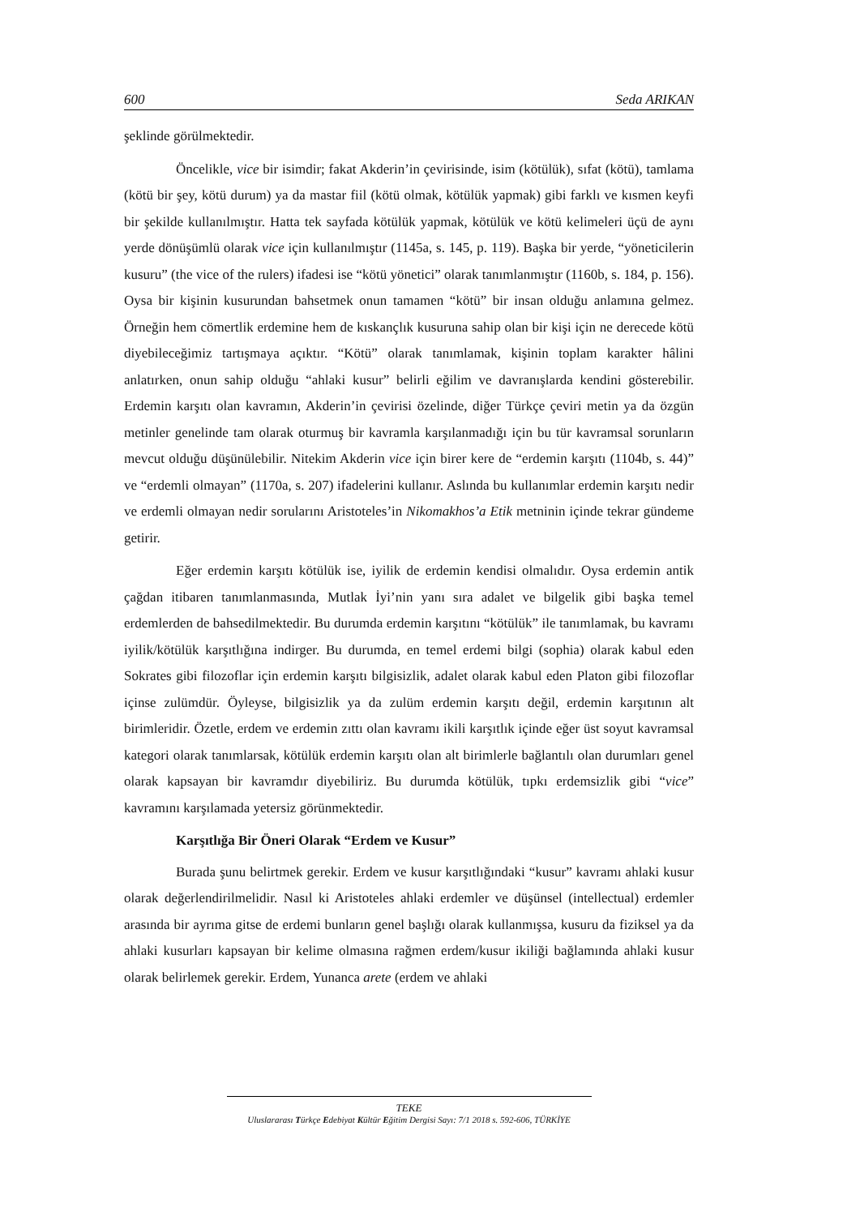600 Seda ARIKAN
şeklinde görülmektedir.
Öncelikle, vice bir isimdir; fakat Akderin’in çevirisinde, isim (kötülük), sıfat (kötü), tamlama (kötü bir şey, kötü durum) ya da mastar fiil (kötü olmak, kötülük yapmak) gibi farklı ve kısmen keyfi bir şekilde kullanılmıştır. Hatta tek sayfada kötülük yapmak, kötülük ve kötü kelimeleri üçü de aynı yerde dönüşümlü olarak vice için kullanılmıştır (1145a, s. 145, p. 119). Başka bir yerde, “yöneticilerin kusuru” (the vice of the rulers) ifadesi ise “kötü yönetici” olarak tanımlanmıştır (1160b, s. 184, p. 156). Oysa bir kişinin kusurundan bahsetmek onun tamamen “kötü” bir insan olduğu anlamına gelmez. Örneğin hem cömertlik erdemine hem de kıskançlık kusuruna sahip olan bir kişi için ne derecede kötü diyebileceğimiz tartışmaya açıktır. “Kötü” olarak tanımlamak, kişinin toplam karakter hâlini anlatırken, onun sahip olduğu “ahlaki kusur” belirli eğilim ve davranışlarda kendini gösterebilir. Erdemin karşıtı olan kavramın, Akderin’in çevirisi özelinde, diğer Türkçe çeviri metin ya da özgün metinler genelinde tam olarak oturmuş bir kavramla karşılanmadığı için bu tür kavramsal sorunların mevcut olduğu düşünülebilir. Nitekim Akderin vice için birer kere de “erdemin karşıtı (1104b, s. 44)” ve “erdemli olmayan” (1170a, s. 207) ifadelerini kullanır. Aslında bu kullanımlar erdemin karşıtı nedir ve erdemli olmayan nedir sorularını Aristoteles’in Nikomakhos’a Etik metninin içinde tekrar gündeme getirir.
Eğer erdemin karşıtı kötülük ise, iyilik de erdemin kendisi olmalıdır. Oysa erdemin antik çağdan itibaren tanımlanmasında, Mutlak İyi’nin yanı sıra adalet ve bilgelik gibi başka temel erdemlerden de bahsedilmektedir. Bu durumda erdemin karşıtını “kötülük” ile tanımlamak, bu kavramı iyilik/kötülük karşıtlığına indirger. Bu durumda, en temel erdemi bilgi (sophia) olarak kabul eden Sokrates gibi filozoflar için erdemin karşıtı bilgisizlik, adalet olarak kabul eden Platon gibi filozoflar içinse zulümdür. Öyleyse, bilgisizlik ya da zulüm erdemin karşıtı değil, erdemin karşıtının alt birimleridir. Özetle, erdem ve erdemin zıttı olan kavramı ikili karşıtlık içinde eğer üst soyut kavramsal kategori olarak tanımlarsak, kötülük erdemin karşıtı olan alt birimlerle bağlantılı olan durumları genel olarak kapsayan bir kavramdır diyebiliriz. Bu durumda kötülük, tıpkı erdemsizlik gibi “vice” kavramını karşılamada yetersiz görünmektedir.
Karşıtlığa Bir Öneri Olarak “Erdem ve Kusur”
Burada şunu belirtmek gerekir. Erdem ve kusur karşıtlığındaki “kusur” kavramı ahlaki kusur olarak değerlendirilmelidir. Nasıl ki Aristoteles ahlaki erdemler ve düşünsel (intellectual) erdemler arasında bir ayrıma gitse de erdemi bunların genel başlığı olarak kullanmışsa, kusuru da fiziksel ya da ahlaki kusurları kapsayan bir kelime olmasına rağmen erdem/kusur ikiliği bağlamında ahlaki kusur olarak belirlemek gerekir. Erdem, Yunanca arete (erdem ve ahlaki
TEKE
Uluslararası Türkçe Edebiyat Kültür Eğitim Dergisi Sayı: 7/1 2018 s. 592-606, TÜRKİYE